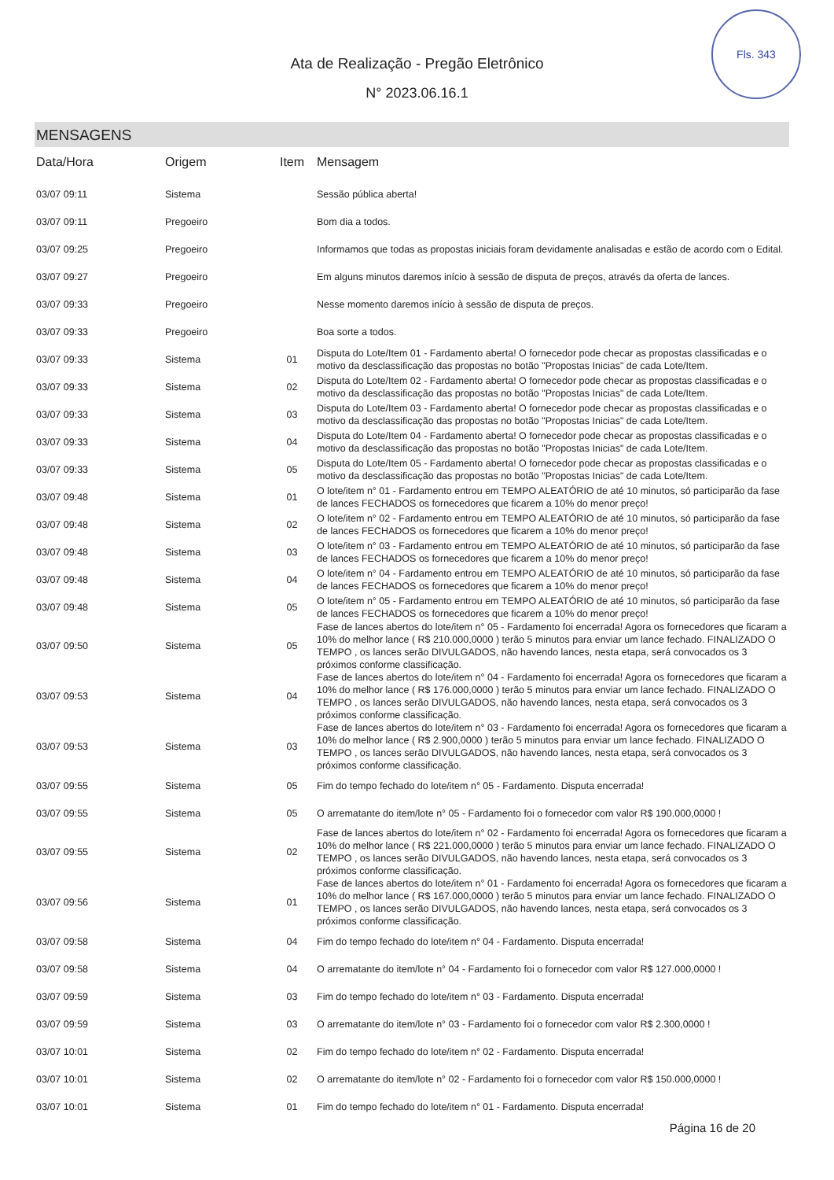Fls. 343
Ata de Realização - Pregão Eletrônico
N° 2023.06.16.1
MENSAGENS
| Data/Hora | Origem | Item | Mensagem |
| --- | --- | --- | --- |
| 03/07 09:11 | Sistema | | Sessão pública aberta! |
| 03/07 09:11 | Pregoeiro | | Bom dia a todos. |
| 03/07 09:25 | Pregoeiro | | Informamos que todas as propostas iniciais foram devidamente analisadas e estão de acordo com o Edital. |
| 03/07 09:27 | Pregoeiro | | Em alguns minutos daremos início à sessão de disputa de preços, através da oferta de lances. |
| 03/07 09:33 | Pregoeiro | | Nesse momento daremos início à sessão de disputa de preços. |
| 03/07 09:33 | Pregoeiro | | Boa sorte a todos. |
| 03/07 09:33 | Sistema | 01 | Disputa do Lote/Item 01 - Fardamento aberta! O fornecedor pode checar as propostas classificadas e o motivo da desclassificação das propostas no botão "Propostas Inicias" de cada Lote/Item. |
| 03/07 09:33 | Sistema | 02 | Disputa do Lote/Item 02 - Fardamento aberta! O fornecedor pode checar as propostas classificadas e o motivo da desclassificação das propostas no botão "Propostas Inicias" de cada Lote/Item. |
| 03/07 09:33 | Sistema | 03 | Disputa do Lote/Item 03 - Fardamento aberta! O fornecedor pode checar as propostas classificadas e o motivo da desclassificação das propostas no botão "Propostas Inicias" de cada Lote/Item. |
| 03/07 09:33 | Sistema | 04 | Disputa do Lote/Item 04 - Fardamento aberta! O fornecedor pode checar as propostas classificadas e o motivo da desclassificação das propostas no botão "Propostas Inicias" de cada Lote/Item. |
| 03/07 09:33 | Sistema | 05 | Disputa do Lote/Item 05 - Fardamento aberta! O fornecedor pode checar as propostas classificadas e o motivo da desclassificação das propostas no botão "Propostas Inicias" de cada Lote/Item. |
| 03/07 09:48 | Sistema | 01 | O lote/item n° 01 - Fardamento entrou em TEMPO ALEATÓRIO de até 10 minutos, só participarão da fase de lances FECHADOS os fornecedores que ficarem a 10% do menor preço! |
| 03/07 09:48 | Sistema | 02 | O lote/item n° 02 - Fardamento entrou em TEMPO ALEATÓRIO de até 10 minutos, só participarão da fase de lances FECHADOS os fornecedores que ficarem a 10% do menor preço! |
| 03/07 09:48 | Sistema | 03 | O lote/item n° 03 - Fardamento entrou em TEMPO ALEATÓRIO de até 10 minutos, só participarão da fase de lances FECHADOS os fornecedores que ficarem a 10% do menor preço! |
| 03/07 09:48 | Sistema | 04 | O lote/item n° 04 - Fardamento entrou em TEMPO ALEATÓRIO de até 10 minutos, só participarão da fase de lances FECHADOS os fornecedores que ficarem a 10% do menor preço! |
| 03/07 09:48 | Sistema | 05 | O lote/item n° 05 - Fardamento entrou em TEMPO ALEATÓRIO de até 10 minutos, só participarão da fase de lances FECHADOS os fornecedores que ficarem a 10% do menor preço! |
| 03/07 09:50 | Sistema | 05 | Fase de lances abertos do lote/item n° 05 - Fardamento foi encerrada! Agora os fornecedores que ficaram a 10% do melhor lance ( R$ 210.000,0000 ) terão 5 minutos para enviar um lance fechado. FINALIZADO O TEMPO , os lances serão DIVULGADOS, não havendo lances, nesta etapa, será convocados os 3 próximos conforme classificação. |
| 03/07 09:53 | Sistema | 04 | Fase de lances abertos do lote/item n° 04 - Fardamento foi encerrada! Agora os fornecedores que ficaram a 10% do melhor lance ( R$ 176.000,0000 ) terão 5 minutos para enviar um lance fechado. FINALIZADO O TEMPO , os lances serão DIVULGADOS, não havendo lances, nesta etapa, será convocados os 3 próximos conforme classificação. |
| 03/07 09:53 | Sistema | 03 | Fase de lances abertos do lote/item n° 03 - Fardamento foi encerrada! Agora os fornecedores que ficaram a 10% do melhor lance ( R$ 2.900,0000 ) terão 5 minutos para enviar um lance fechado. FINALIZADO O TEMPO , os lances serão DIVULGADOS, não havendo lances, nesta etapa, será convocados os 3 próximos conforme classificação. |
| 03/07 09:55 | Sistema | 05 | Fim do tempo fechado do lote/item n° 05 - Fardamento. Disputa encerrada! |
| 03/07 09:55 | Sistema | 05 | O arrematante do item/lote n° 05 - Fardamento foi o fornecedor com valor R$ 190.000,0000 ! |
| 03/07 09:55 | Sistema | 02 | Fase de lances abertos do lote/item n° 02 - Fardamento foi encerrada! Agora os fornecedores que ficaram a 10% do melhor lance ( R$ 221.000,0000 ) terão 5 minutos para enviar um lance fechado. FINALIZADO O TEMPO , os lances serão DIVULGADOS, não havendo lances, nesta etapa, será convocados os 3 próximos conforme classificação. |
| 03/07 09:56 | Sistema | 01 | Fase de lances abertos do lote/item n° 01 - Fardamento foi encerrada! Agora os fornecedores que ficaram a 10% do melhor lance ( R$ 167.000,0000 ) terão 5 minutos para enviar um lance fechado. FINALIZADO O TEMPO , os lances serão DIVULGADOS, não havendo lances, nesta etapa, será convocados os 3 próximos conforme classificação. |
| 03/07 09:58 | Sistema | 04 | Fim do tempo fechado do lote/item n° 04 - Fardamento. Disputa encerrada! |
| 03/07 09:58 | Sistema | 04 | O arrematante do item/lote n° 04 - Fardamento foi o fornecedor com valor R$ 127.000,0000 ! |
| 03/07 09:59 | Sistema | 03 | Fim do tempo fechado do lote/item n° 03 - Fardamento. Disputa encerrada! |
| 03/07 09:59 | Sistema | 03 | O arrematante do item/lote n° 03 - Fardamento foi o fornecedor com valor R$ 2.300,0000 ! |
| 03/07 10:01 | Sistema | 02 | Fim do tempo fechado do lote/item n° 02 - Fardamento. Disputa encerrada! |
| 03/07 10:01 | Sistema | 02 | O arrematante do item/lote n° 02 - Fardamento foi o fornecedor com valor R$ 150.000,0000 ! |
| 03/07 10:01 | Sistema | 01 | Fim do tempo fechado do lote/item n° 01 - Fardamento. Disputa encerrada! |
Página 16 de 20